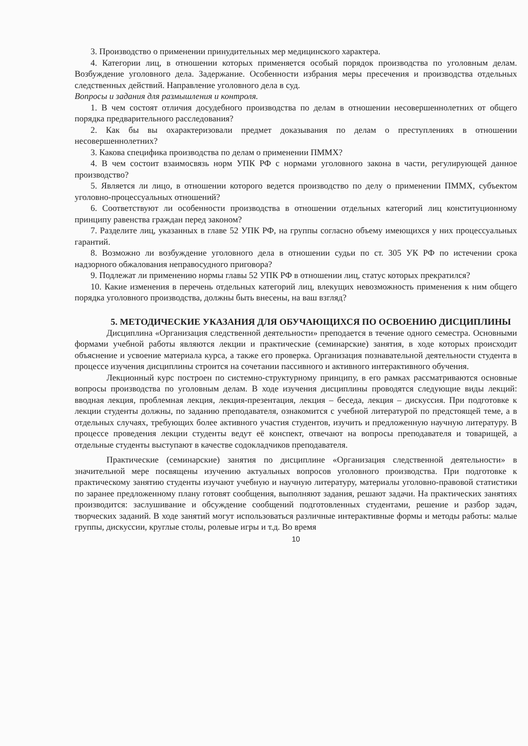3. Производство о применении принудительных мер медицинского характера.
4. Категории лиц, в отношении которых применяется особый порядок производства по уголовным делам. Возбуждение уголовного дела. Задержание. Особенности избрания меры пресечения и производства отдельных следственных действий. Направление уголовного дела в суд.
Вопросы и задания для размышления и контроля.
1. В чем состоят отличия досудебного производства по делам в отношении несовершеннолетних от общего порядка предварительного расследования?
2. Как бы вы охарактеризовали предмет доказывания по делам о преступлениях в отношении несовершеннолетних?
3. Какова специфика производства по делам о применении ПММХ?
4. В чем состоит взаимосвязь норм УПК РФ с нормами уголовного закона в части, регулирующей данное производство?
5. Является ли лицо, в отношении которого ведется производство по делу о применении ПММХ, субъектом уголовно-процессуальных отношений?
6. Соответствуют ли особенности производства в отношении отдельных категорий лиц конституционному принципу равенства граждан перед законом?
7. Разделите лиц, указанных в главе 52 УПК РФ, на группы согласно объему имеющихся у них процессуальных гарантий.
8. Возможно ли возбуждение уголовного дела в отношении судьи по ст. 305 УК РФ по истечении срока надзорного обжалования неправосудного приговора?
9. Подлежат ли применению нормы главы 52 УПК РФ в отношении лиц, статус которых прекратился?
10. Какие изменения в перечень отдельных категорий лиц, влекущих невозможность применения к ним общего порядка уголовного производства, должны быть внесены, на ваш взгляд?
5. МЕТОДИЧЕСКИЕ УКАЗАНИЯ ДЛЯ ОБУЧАЮЩИХСЯ ПО ОСВОЕНИЮ ДИСЦИПЛИНЫ
Дисциплина «Организация следственной деятельности» преподается в течение одного семестра. Основными формами учебной работы являются лекции и практические (семинарские) занятия, в ходе которых происходит объяснение и усвоение материала курса, а также его проверка. Организация познавательной деятельности студента в процессе изучения дисциплины строится на сочетании пассивного и активного интерактивного обучения.
Лекционный курс построен по системно-структурному принципу, в его рамках рассматриваются основные вопросы производства по уголовным делам. В ходе изучения дисциплины проводятся следующие виды лекций: вводная лекция, проблемная лекция, лекция-презентация, лекция – беседа, лекция – дискуссия. При подготовке к лекции студенты должны, по заданию преподавателя, ознакомится с учебной литературой по предстоящей теме, а в отдельных случаях, требующих более активного участия студентов, изучить и предложенную научную литературу. В процессе проведения лекции студенты ведут её конспект, отвечают на вопросы преподавателя и товарищей, а отдельные студенты выступают в качестве содокладчиков преподавателя.
Практические (семинарские) занятия по дисциплине «Организация следственной деятельности» в значительной мере посвящены изучению актуальных вопросов уголовного производства. При подготовке к практическому занятию студенты изучают учебную и научную литературу, материалы уголовно-правовой статистики по заранее предложенному плану готовят сообщения, выполняют задания, решают задачи. На практических занятиях производится: заслушивание и обсуждение сообщений подготовленных студентами, решение и разбор задач, творческих заданий. В ходе занятий могут использоваться различные интерактивные формы и методы работы: малые группы, дискуссии, круглые столы, ролевые игры и т.д. Во время
10